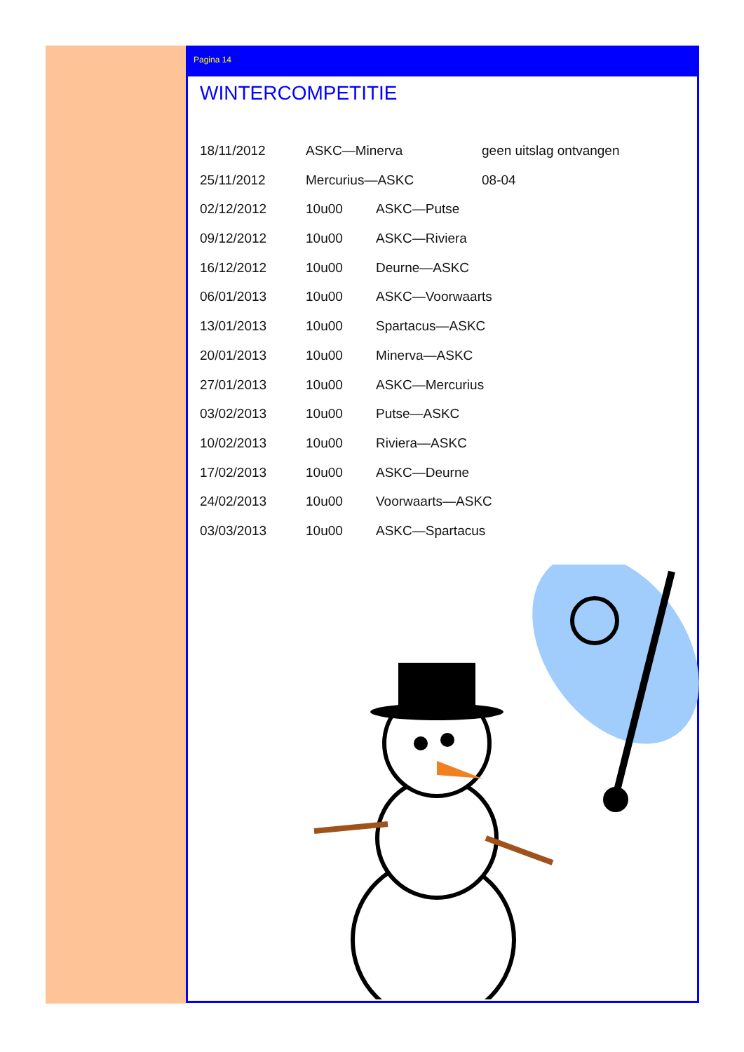Pagina 14
WINTERCOMPETITIE
18/11/2012 ASKC—Minerva geen uitslag ontvangen
25/11/2012 Mercurius—ASKC 08-04
02/12/2012 10u00 ASKC—Putse
09/12/2012 10u00 ASKC—Riviera
16/12/2012 10u00 Deurne—ASKC
06/01/2013 10u00 ASKC—Voorwaarts
13/01/2013 10u00 Spartacus—ASKC
20/01/2013 10u00 Minerva—ASKC
27/01/2013 10u00 ASKC—Mercurius
03/02/2013 10u00 Putse—ASKC
10/02/2013 10u00 Riviera—ASKC
17/02/2013 10u00 ASKC—Deurne
24/02/2013 10u00 Voorwaarts—ASKC
03/03/2013 10u00 ASKC—Spartacus